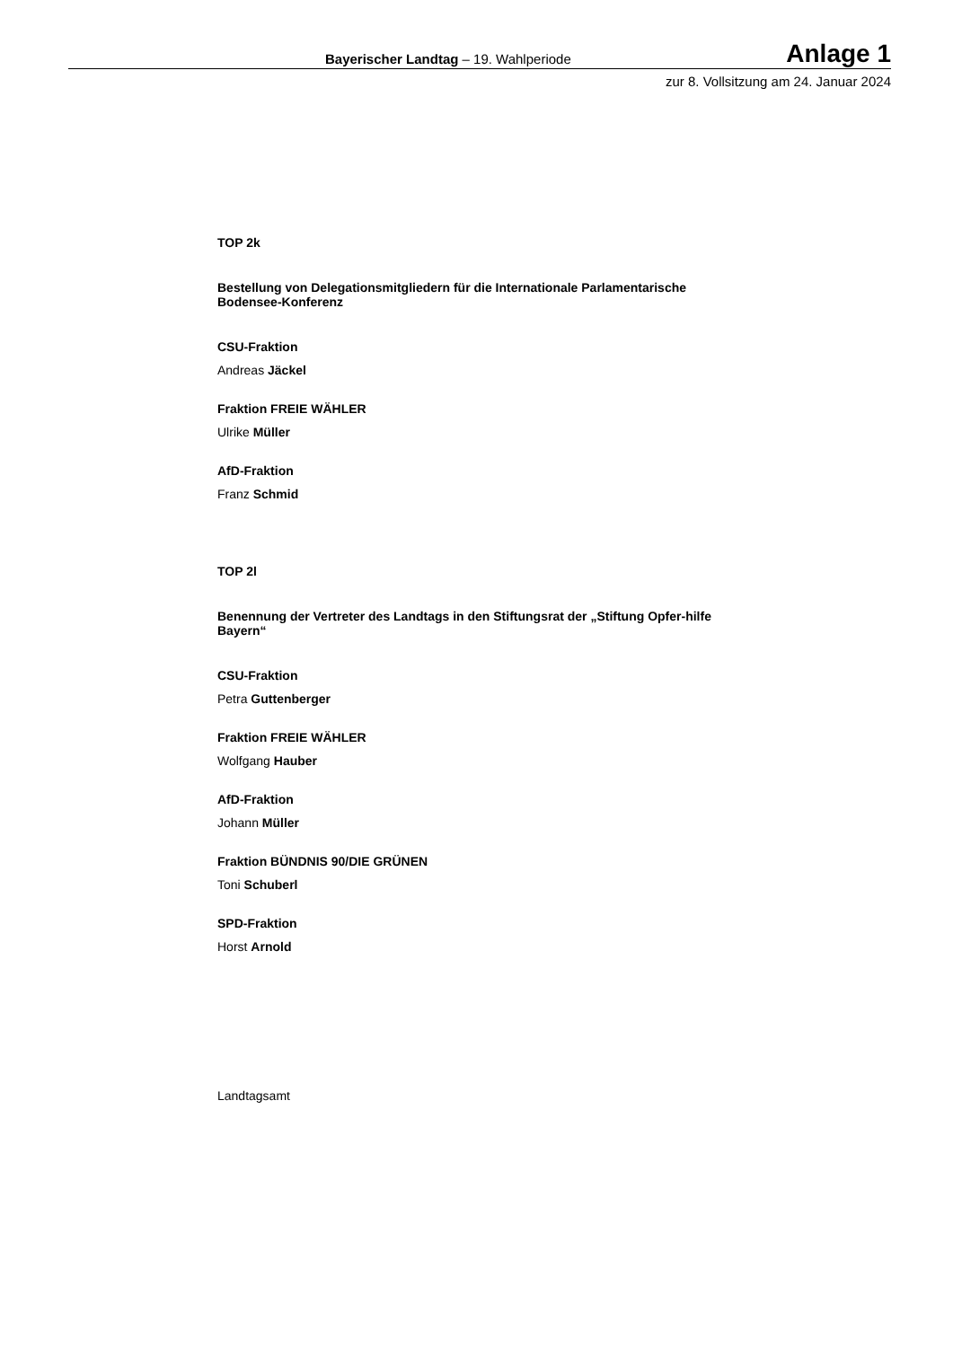Bayerischer Landtag – 19. Wahlperiode Anlage 1
zur 8. Vollsitzung am 24. Januar 2024
TOP 2k
Bestellung von Delegationsmitgliedern für die Internationale Parlamentarische Bodensee-Konferenz
CSU-Fraktion
Andreas Jäckel
Fraktion FREIE WÄHLER
Ulrike Müller
AfD-Fraktion
Franz Schmid
TOP 2l
Benennung der Vertreter des Landtags in den Stiftungsrat der „Stiftung Opfer-hilfe Bayern“
CSU-Fraktion
Petra Guttenberger
Fraktion FREIE WÄHLER
Wolfgang Hauber
AfD-Fraktion
Johann Müller
Fraktion BÜNDNIS 90/DIE GRÜNEN
Toni Schuberl
SPD-Fraktion
Horst Arnold
Landtagsamt